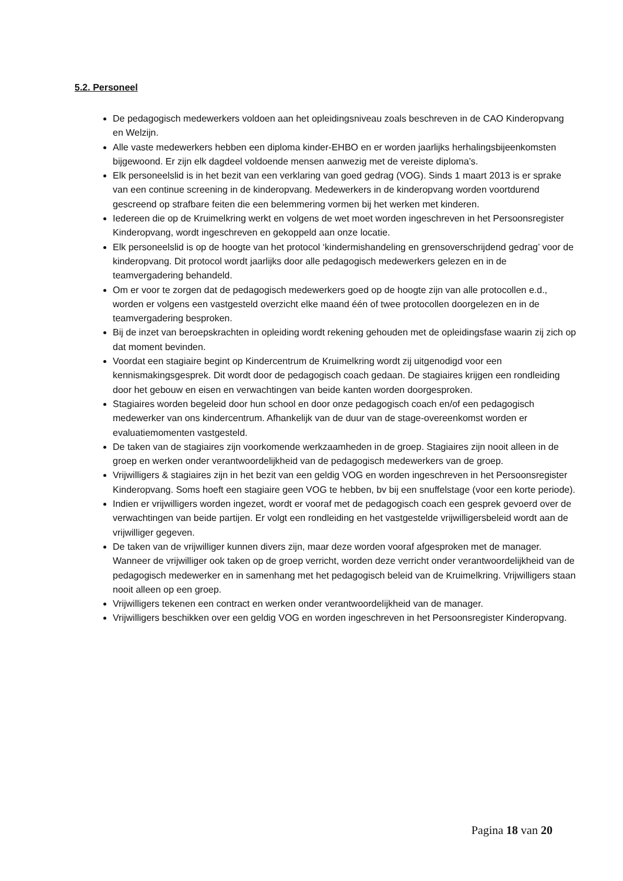5.2. Personeel
De pedagogisch medewerkers voldoen aan het opleidingsniveau zoals beschreven in de CAO Kinderopvang en Welzijn.
Alle vaste medewerkers hebben een diploma kinder-EHBO en er worden jaarlijks herhalingsbijeenkomsten bijgewoond. Er zijn elk dagdeel voldoende mensen aanwezig met de vereiste diploma’s.
Elk personeelslid is in het bezit van een verklaring van goed gedrag (VOG). Sinds 1 maart 2013 is er sprake van een continue screening in de kinderopvang. Medewerkers in de kinderopvang worden voortdurend gescreend op strafbare feiten die een belemmering vormen bij het werken met kinderen.
Iedereen die op de Kruimelkring werkt en volgens de wet moet worden ingeschreven in het Persoonsregister Kinderopvang, wordt ingeschreven en gekoppeld aan onze locatie.
Elk personeelslid is op de hoogte van het protocol ‘kindermishandeling en grensoverschrijdend gedrag’ voor de kinderopvang. Dit protocol wordt jaarlijks door alle pedagogisch medewerkers gelezen en in de teamvergadering behandeld.
Om er voor te zorgen dat de pedagogisch medewerkers goed op de hoogte zijn van alle protocollen e.d., worden er volgens een vastgesteld overzicht elke maand één of twee protocollen doorgelezen en in de teamvergadering besproken.
Bij de inzet van beroepskrachten in opleiding wordt rekening gehouden met de opleidingsfase waarin zij zich op dat moment bevinden.
Voordat een stagiaire begint op Kindercentrum de Kruimelkring wordt zij uitgenodigd voor een kennismakingsgesprek. Dit wordt door de pedagogisch coach gedaan. De stagiaires krijgen een rondleiding door het gebouw en eisen en verwachtingen van beide kanten worden doorgesproken.
Stagiaires worden begeleid door hun school en door onze pedagogisch coach en/of een pedagogisch medewerker van ons kindercentrum. Afhankelijk van de duur van de stage-overeenkomst worden er evaluatiemomenten vastgesteld.
De taken van de stagiaires zijn voorkomende werkzaamheden in de groep. Stagiaires zijn nooit alleen in de groep en werken onder verantwoordelijkheid van de pedagogisch medewerkers van de groep.
Vrijwilligers & stagiaires zijn in het bezit van een geldig VOG en worden ingeschreven in het Persoonsregister Kinderopvang. Soms hoeft een stagiaire geen VOG te hebben, bv bij een snuffelstage (voor een korte periode).
Indien er vrijwilligers worden ingezet, wordt er vooraf met de pedagogisch coach een gesprek gevoerd over de verwachtingen van beide partijen. Er volgt een rondleiding en het vastgestelde vrijwilligersbeleid wordt aan de vrijwilliger gegeven.
De taken van de vrijwilliger kunnen divers zijn, maar deze worden vooraf afgesproken met de manager. Wanneer de vrijwilliger ook taken op de groep verricht, worden deze verricht onder verantwoordelijkheid van de pedagogisch medewerker en in samenhang met het pedagogisch beleid van de Kruimelkring. Vrijwilligers staan nooit alleen op een groep.
Vrijwilligers tekenen een contract en werken onder verantwoordelijkheid van de manager.
Vrijwilligers beschikken over een geldig VOG en worden ingeschreven in het Persoonsregister Kinderopvang.
Pagina 18 van 20